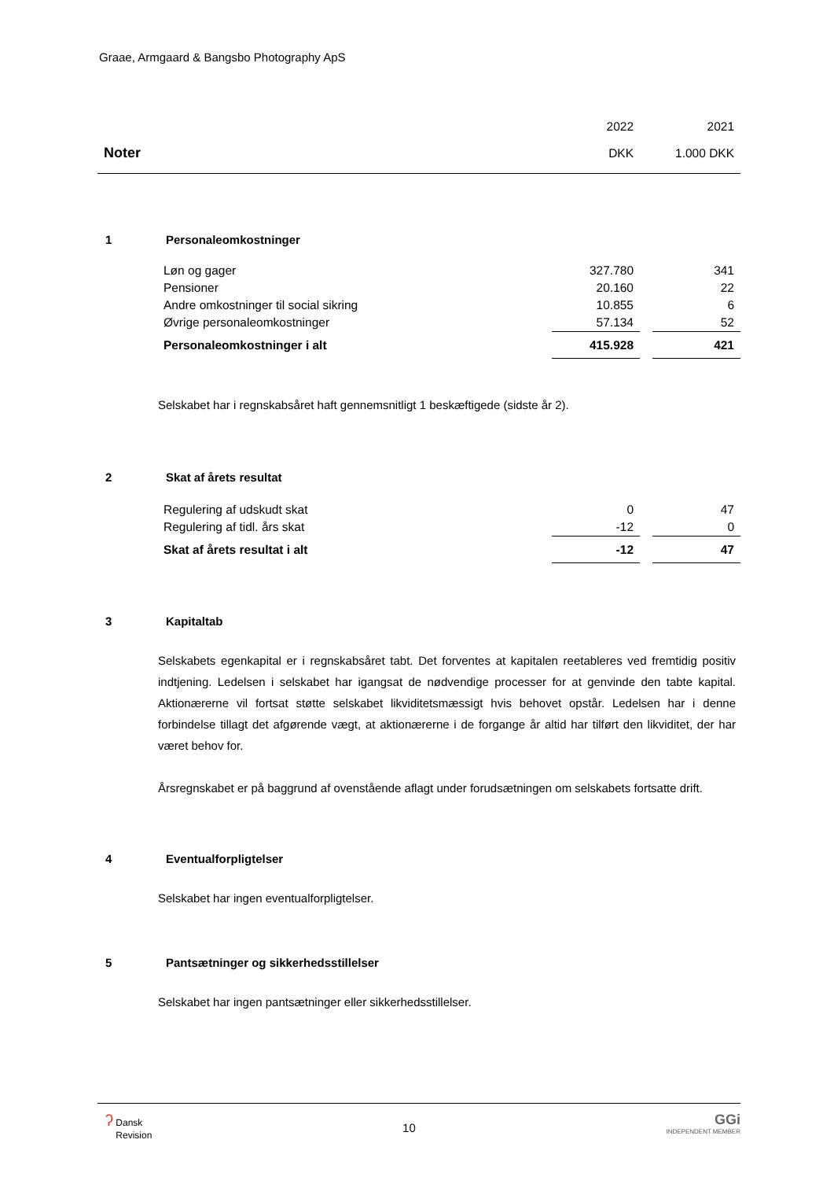Graae, Armgaard & Bangsbo Photography ApS
| | 2022 | | 2021 |
| Noter | DKK | | 1.000 DKK |
1 Personaleomkostninger
| | Løn og gager | 327.780 | | 341 |
| | Pensioner | 20.160 | | 22 |
| | Andre omkostninger til social sikring | 10.855 | | 6 |
| | Øvrige personaleomkostninger | 57.134 | | 52 |
| | Personaleomkostninger i alt | 415.928 | | 421 |
Selskabet har i regnskabsåret haft gennemsnitligt 1 beskæftigede (sidste år 2).
2 Skat af årets resultat
| | Regulering af udskudt skat | 0 | | 47 |
| | Regulering af tidl. års skat | -12 | | 0 |
| | Skat af årets resultat i alt | -12 | | 47 |
3 Kapitaltab
Selskabets egenkapital er i regnskabsåret tabt. Det forventes at kapitalen reetableres ved fremtidig positiv indtjening. Ledelsen i selskabet har igangsat de nødvendige processer for at genvinde den tabte kapital. Aktionærerne vil fortsat støtte selskabet likviditetsmæssigt hvis behovet opstår. Ledelsen har i denne forbindelse tillagt det afgørende vægt, at aktionærerne i de forgange år altid har tilført den likviditet, der har været behov for.
Årsregnskabet er på baggrund af ovenstående aflagt under forudsætningen om selskabets fortsatte drift.
4 Eventualforpligtelser
Selskabet har ingen eventualforpligtelser.
5 Pantsætninger og sikkerhedsstillelser
Selskabet har ingen pantsætninger eller sikkerhedsstillelser.
ʔ Dansk
Revision
10
GGi
INDEPENDENT MEMBER